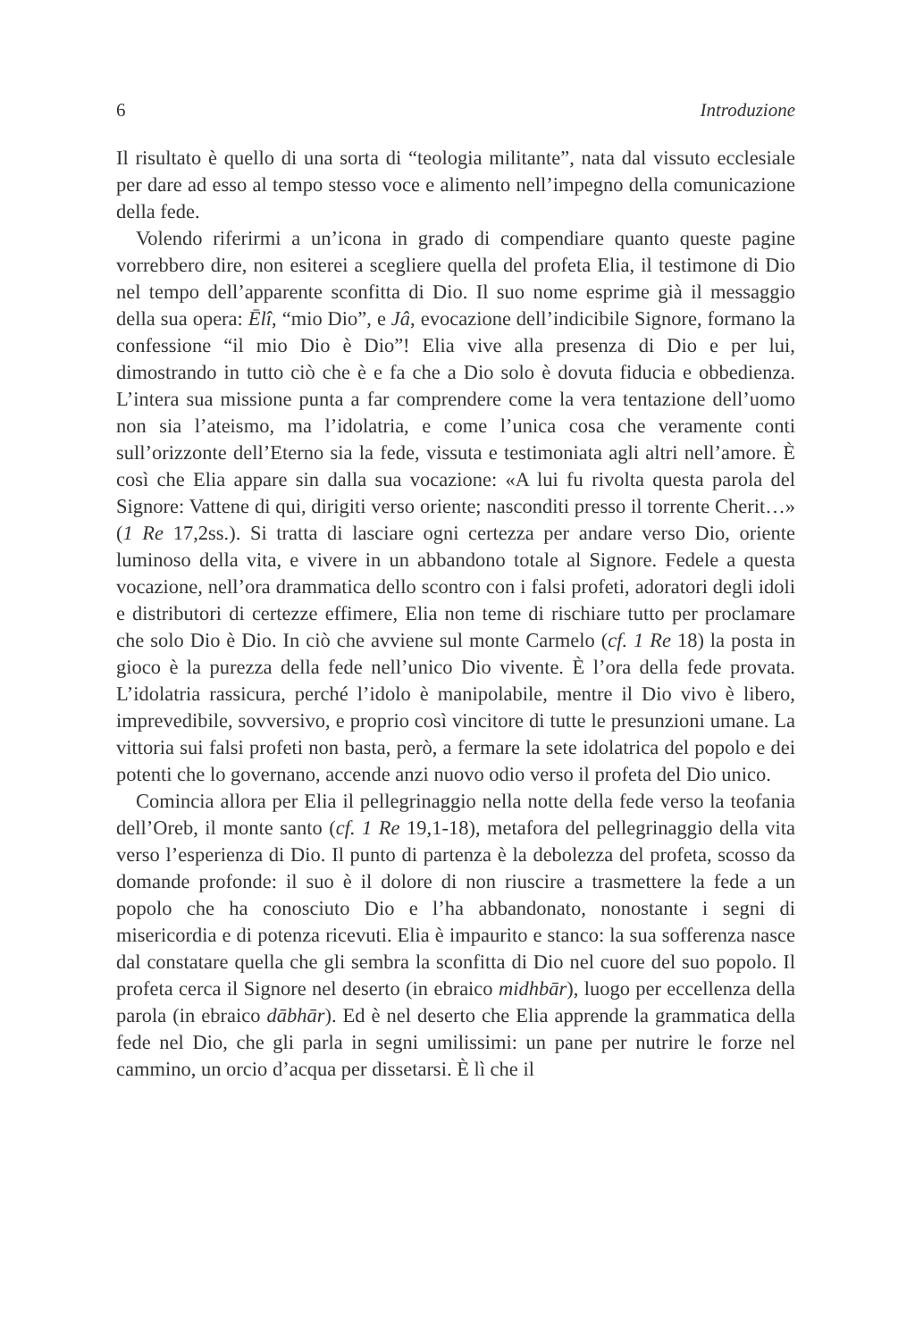6 Introduzione
Il risultato è quello di una sorta di “teologia militante”, nata dal vissuto ecclesiale per dare ad esso al tempo stesso voce e alimento nell’impegno della comunicazione della fede.
Volendo riferirmi a un’icona in grado di compendiare quanto queste pagine vorrebbero dire, non esiterei a scegliere quella del profeta Elia, il testimone di Dio nel tempo dell’apparente sconfitta di Dio. Il suo nome esprime già il messaggio della sua opera: Ēlî, “mio Dio”, e Jâ, evocazione dell’indicibile Signore, formano la confessione “il mio Dio è Dio”! Elia vive alla presenza di Dio e per lui, dimostrando in tutto ciò che è e fa che a Dio solo è dovuta fiducia e obbedienza. L’intera sua missione punta a far comprendere come la vera tentazione dell’uomo non sia l’ateismo, ma l’idolatria, e come l’unica cosa che veramente conti sull’orizzonte dell’Eterno sia la fede, vissuta e testimoniata agli altri nell’amore. È così che Elia appare sin dalla sua vocazione: «A lui fu rivolta questa parola del Signore: Vattene di qui, dirigiti verso oriente; nasconditi presso il torrente Cherit…» (1 Re 17,2ss.). Si tratta di lasciare ogni certezza per andare verso Dio, oriente luminoso della vita, e vivere in un abbandono totale al Signore. Fedele a questa vocazione, nell’ora drammatica dello scontro con i falsi profeti, adoratori degli idoli e distributori di certezze effimere, Elia non teme di rischiare tutto per proclamare che solo Dio è Dio. In ciò che avviene sul monte Carmelo (cf. 1 Re 18) la posta in gioco è la purezza della fede nell’unico Dio vivente. È l’ora della fede provata. L’idolatria rassicura, perché l’idolo è manipolabile, mentre il Dio vivo è libero, imprevedibile, sovversivo, e proprio così vincitore di tutte le presunzioni umane. La vittoria sui falsi profeti non basta, però, a fermare la sete idolatrica del popolo e dei potenti che lo governano, accende anzi nuovo odio verso il profeta del Dio unico.
Comincia allora per Elia il pellegrinaggio nella notte della fede verso la teofania dell’Oreb, il monte santo (cf. 1 Re 19,1-18), metafora del pellegrinaggio della vita verso l’esperienza di Dio. Il punto di partenza è la debolezza del profeta, scosso da domande profonde: il suo è il dolore di non riuscire a trasmettere la fede a un popolo che ha conosciuto Dio e l’ha abbandonato, nonostante i segni di misericordia e di potenza ricevuti. Elia è impaurito e stanco: la sua sofferenza nasce dal constatare quella che gli sembra la sconfitta di Dio nel cuore del suo popolo. Il profeta cerca il Signore nel deserto (in ebraico midhbār), luogo per eccellenza della parola (in ebraico dābhār). Ed è nel deserto che Elia apprende la grammatica della fede nel Dio, che gli parla in segni umilissimi: un pane per nutrire le forze nel cammino, un orcio d’acqua per dissetarsi. È lì che il